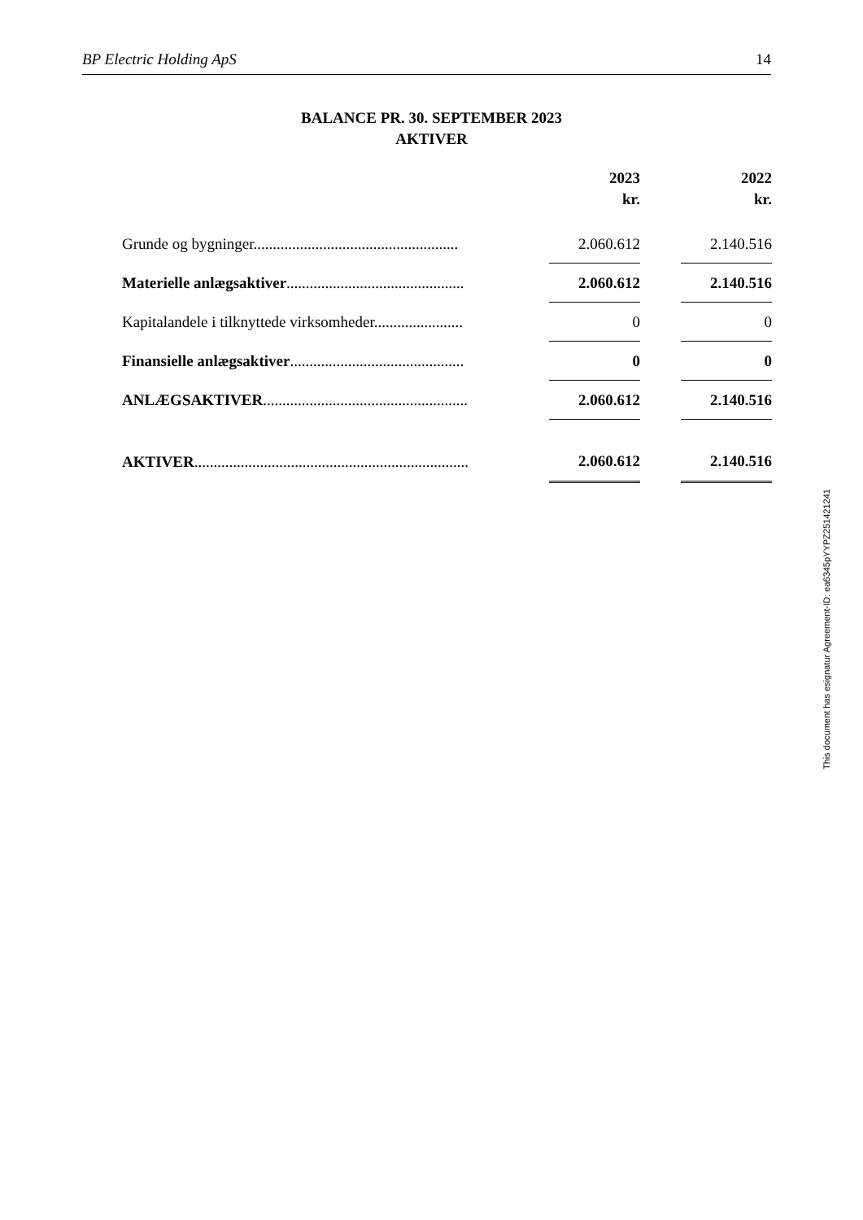BP Electric Holding ApS 14
BALANCE PR. 30. SEPTEMBER 2023
AKTIVER
| | | 2023 kr. | | 2022 kr. |
| --- | --- | --- | --- | --- |
| Grunde og bygninger..................................................... | | 2.060.612 | | 2.140.516 |
| Materielle anlægsaktiver .............................................. | | 2.060.612 | | 2.140.516 |
| Kapitalandele i tilknyttede virksomheder....................... | | 0 | | 0 |
| Finansielle anlægsaktiver ............................................. | | 0 | | 0 |
| ANLÆGSAKTIVER ..................................................... | | 2.060.612 | | 2.140.516 |
| AKTIVER ....................................................................... | | 2.060.612 | | 2.140.516 |
This document has esignatur Agreement-ID: ea6345pYYPZ251421241